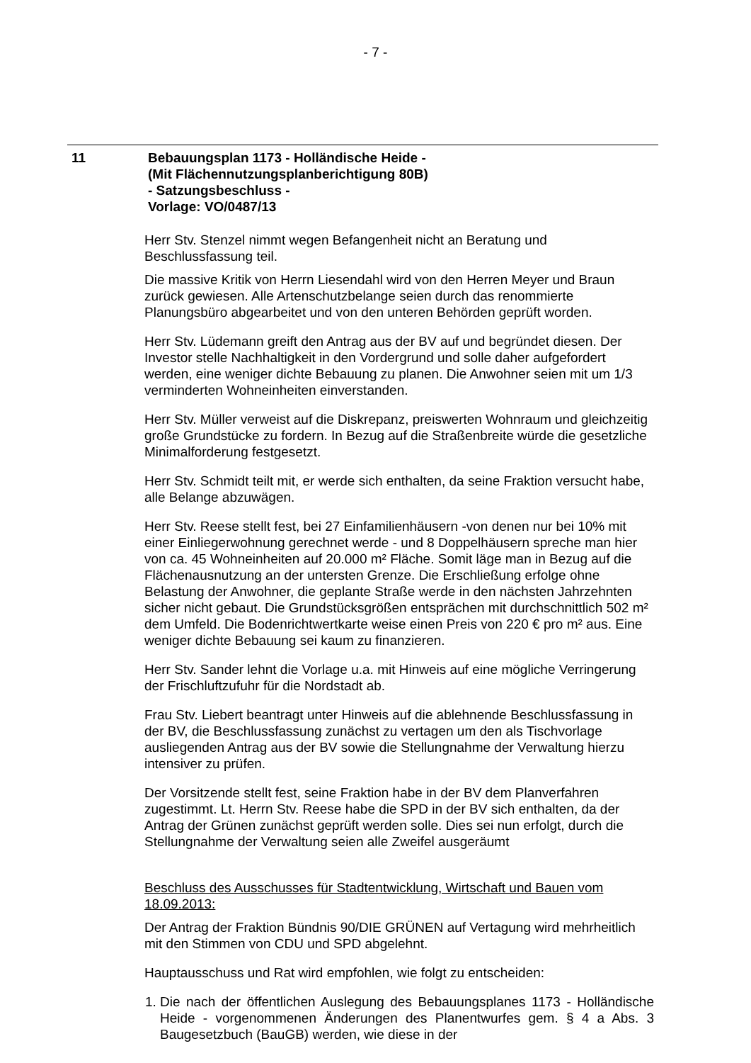- 7 -
11 Bebauungsplan 1173 - Holländische Heide -
(Mit Flächennutzungsplanberichtigung 80B)
- Satzungsbeschluss -
Vorlage: VO/0487/13
Herr Stv. Stenzel nimmt wegen Befangenheit nicht an Beratung und Beschlussfassung teil.
Die massive Kritik von Herrn Liesendahl wird von den Herren Meyer und Braun zurück gewiesen. Alle Artenschutzbelange seien durch das renommierte Planungsbüro abgearbeitet und von den unteren Behörden geprüft worden.
Herr Stv. Lüdemann greift den Antrag aus der BV auf und begründet diesen. Der Investor stelle Nachhaltigkeit in den Vordergrund und solle daher aufgefordert werden, eine weniger dichte Bebauung zu planen. Die Anwohner seien mit um 1/3 verminderten Wohneinheiten einverstanden.
Herr Stv. Müller verweist auf die Diskrepanz, preiswerten Wohnraum und gleichzeitig große Grundstücke zu fordern. In Bezug auf die Straßenbreite würde die gesetzliche Minimalforderung festgesetzt.
Herr Stv. Schmidt teilt mit, er werde sich enthalten, da seine Fraktion versucht habe, alle Belange abzuwägen.
Herr Stv. Reese stellt fest, bei 27 Einfamilienhäusern -von denen nur bei 10% mit einer Einliegerwohnung gerechnet werde - und 8 Doppelhäusern spreche man hier von ca. 45 Wohneinheiten auf 20.000 m² Fläche. Somit läge man in Bezug auf die Flächenausnutzung an der untersten Grenze. Die Erschließung erfolge ohne Belastung der Anwohner, die geplante Straße werde in den nächsten Jahrzehnten sicher nicht gebaut. Die Grundstücksgrößen entsprächen mit durchschnittlich 502 m² dem Umfeld. Die Bodenrichtwertkarte weise einen Preis von 220 € pro m² aus. Eine weniger dichte Bebauung sei kaum zu finanzieren.
Herr Stv. Sander lehnt die Vorlage u.a. mit Hinweis auf eine mögliche Verringerung der Frischluftzufuhr für die Nordstadt ab.
Frau Stv. Liebert beantragt unter Hinweis auf die ablehnende Beschlussfassung in der BV, die Beschlussfassung zunächst zu vertagen um den als Tischvorlage ausliegenden Antrag aus der BV sowie die Stellungnahme der Verwaltung hierzu intensiver zu prüfen.
Der Vorsitzende stellt fest, seine Fraktion habe in der BV dem Planverfahren zugestimmt. Lt. Herrn Stv. Reese habe die SPD in der BV sich enthalten, da der Antrag der Grünen zunächst geprüft werden solle. Dies sei nun erfolgt, durch die Stellungnahme der Verwaltung seien alle Zweifel ausgeräumt
Beschluss des Ausschusses für Stadtentwicklung, Wirtschaft und Bauen vom 18.09.2013:
Der Antrag der Fraktion Bündnis 90/DIE GRÜNEN auf Vertagung wird mehrheitlich mit den Stimmen von CDU und SPD abgelehnt.
Hauptausschuss und Rat wird empfohlen, wie folgt zu entscheiden:
1. Die nach der öffentlichen Auslegung des Bebauungsplanes 1173 - Holländische Heide - vorgenommenen Änderungen des Planentwurfes gem. § 4 a Abs. 3 Baugesetzbuch (BauGB) werden, wie diese in der